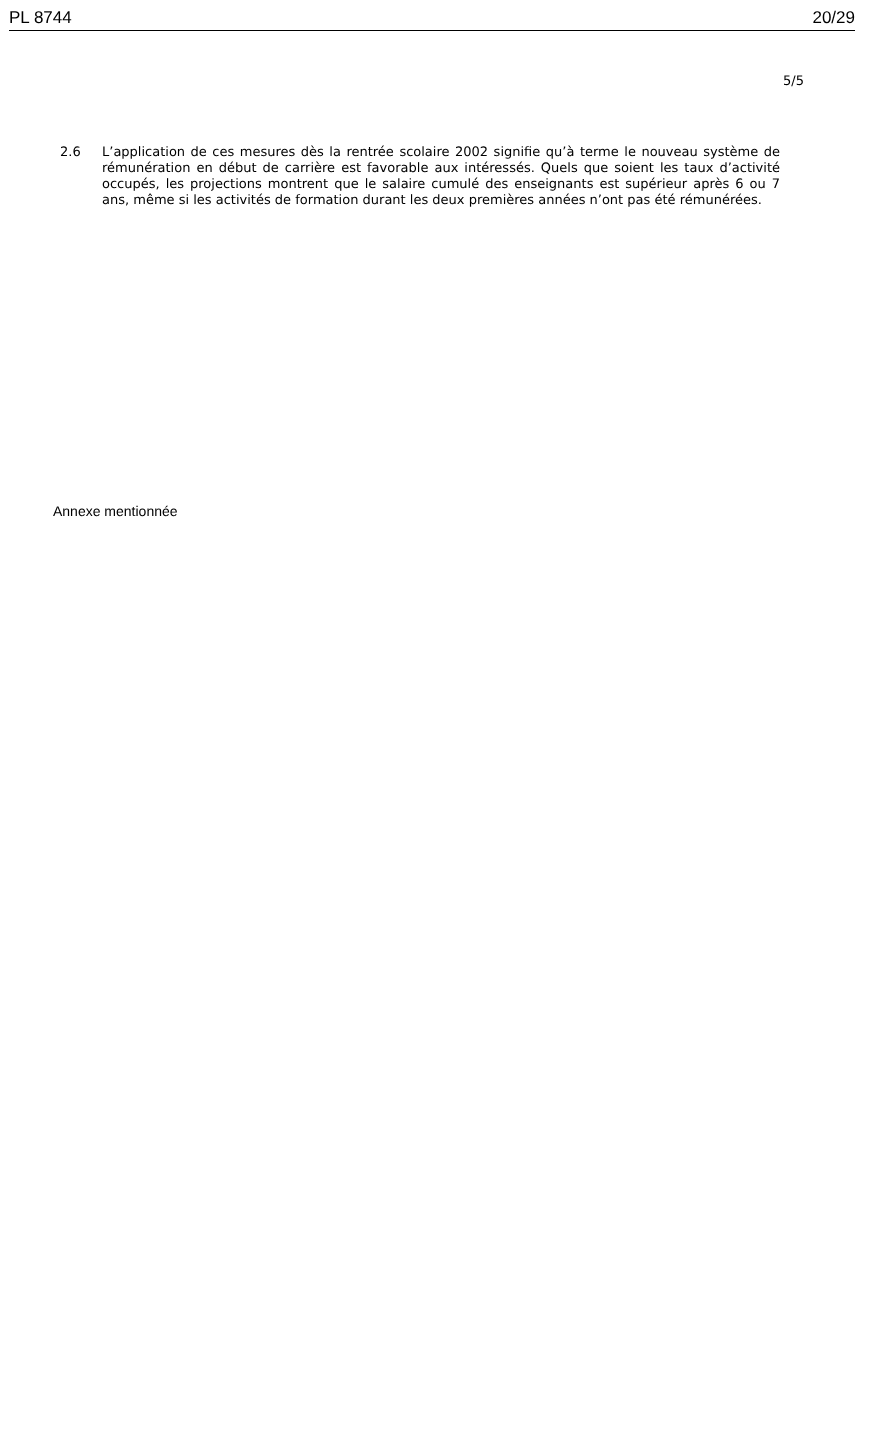PL 8744 20/29
5/5
2.6 L’application de ces mesures dès la rentrée scolaire 2002 signifie qu’à terme le nouveau système de rémunération en début de carrière est favorable aux intéressés. Quels que soient les taux d’activité occupés, les projections montrent que le salaire cumulé des enseignants est supérieur après 6 ou 7 ans, même si les activités de formation durant les deux premières années n’ont pas été rémunérées.
Annexe mentionnée